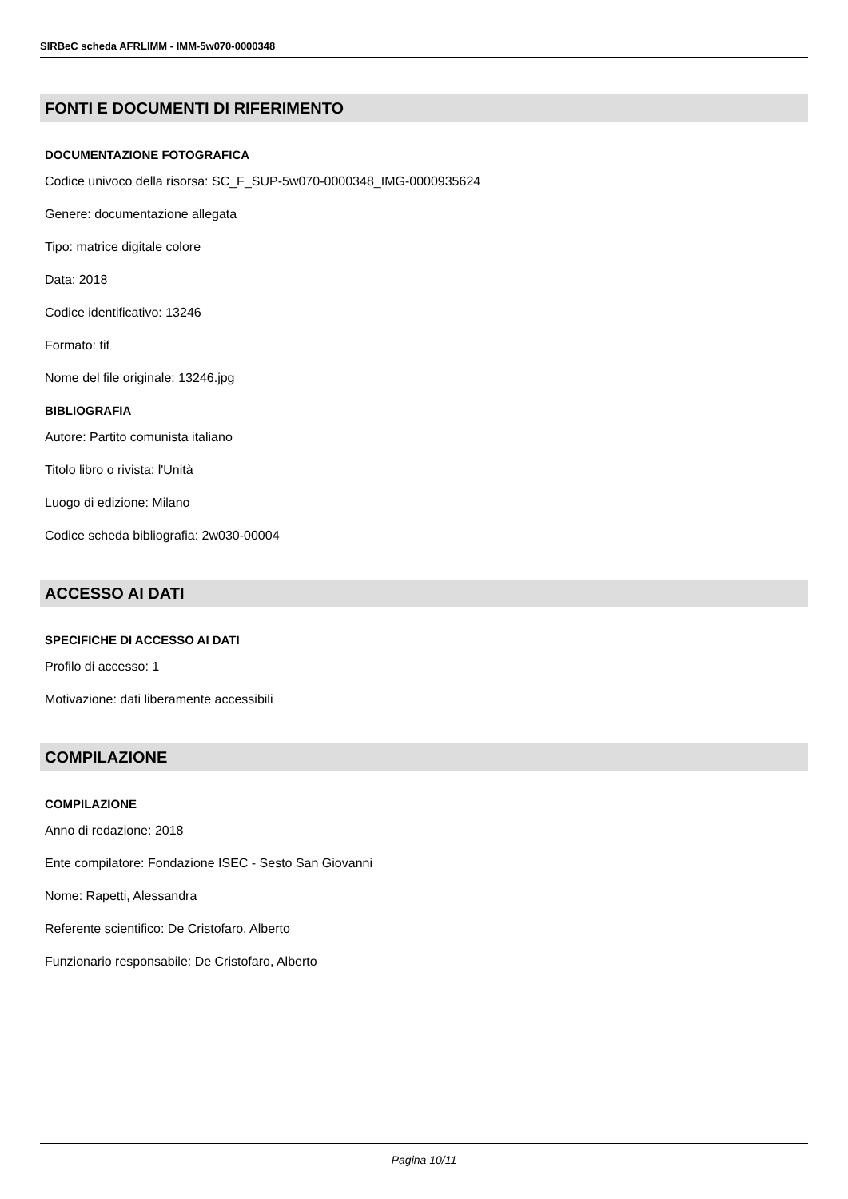SIRBeC scheda AFRLIMM - IMM-5w070-0000348
FONTI E DOCUMENTI DI RIFERIMENTO
DOCUMENTAZIONE FOTOGRAFICA
Codice univoco della risorsa: SC_F_SUP-5w070-0000348_IMG-0000935624
Genere: documentazione allegata
Tipo: matrice digitale colore
Data: 2018
Codice identificativo: 13246
Formato: tif
Nome del file originale: 13246.jpg
BIBLIOGRAFIA
Autore: Partito comunista italiano
Titolo libro o rivista: l'Unità
Luogo di edizione: Milano
Codice scheda bibliografia: 2w030-00004
ACCESSO AI DATI
SPECIFICHE DI ACCESSO AI DATI
Profilo di accesso: 1
Motivazione: dati liberamente accessibili
COMPILAZIONE
COMPILAZIONE
Anno di redazione: 2018
Ente compilatore: Fondazione ISEC - Sesto San Giovanni
Nome: Rapetti, Alessandra
Referente scientifico: De Cristofaro, Alberto
Funzionario responsabile: De Cristofaro, Alberto
Pagina 10/11